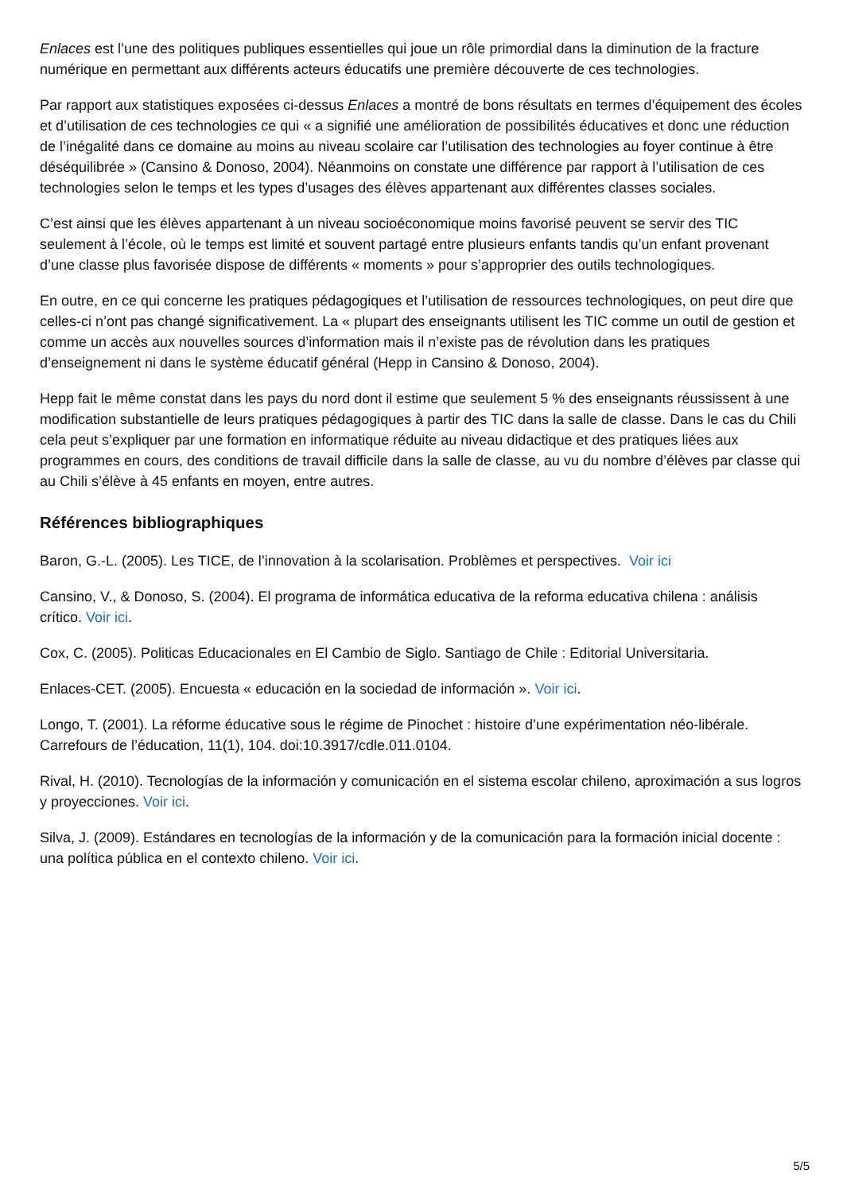Enlaces est l’une des politiques publiques essentielles qui joue un rôle primordial dans la diminution de la fracture numérique en permettant aux différents acteurs éducatifs une première découverte de ces technologies.
Par rapport aux statistiques exposées ci-dessus Enlaces a montré de bons résultats en termes d’équipement des écoles et d’utilisation de ces technologies ce qui « a signifié une amélioration de possibilités éducatives et donc une réduction de l’inégalité dans ce domaine au moins au niveau scolaire car l’utilisation des technologies au foyer continue à être déséquilibrée » (Cansino & Donoso, 2004). Néanmoins on constate une différence par rapport à l’utilisation de ces technologies selon le temps et les types d’usages des élèves appartenant aux différentes classes sociales.
C’est ainsi que les élèves appartenant à un niveau socioéconomique moins favorisé peuvent se servir des TIC seulement à l’école, où le temps est limité et souvent partagé entre plusieurs enfants tandis qu’un enfant provenant d’une classe plus favorisée dispose de différents « moments » pour s’approprier des outils technologiques.
En outre, en ce qui concerne les pratiques pédagogiques et l’utilisation de ressources technologiques, on peut dire que celles-ci n’ont pas changé significativement. La « plupart des enseignants utilisent les TIC comme un outil de gestion et comme un accès aux nouvelles sources d’information mais il n’existe pas de révolution dans les pratiques d’enseignement ni dans le système éducatif général (Hepp in Cansino & Donoso, 2004).
Hepp fait le même constat dans les pays du nord dont il estime que seulement 5 % des enseignants réussissent à une modification substantielle de leurs pratiques pédagogiques à partir des TIC dans la salle de classe. Dans le cas du Chili cela peut s’expliquer par une formation en informatique réduite au niveau didactique et des pratiques liées aux programmes en cours, des conditions de travail difficile dans la salle de classe, au vu du nombre d’élèves par classe qui au Chili s’élève à 45 enfants en moyen, entre autres.
Références bibliographiques
Baron, G.-L. (2005). Les TICE, de l’innovation à la scolarisation. Problèmes et perspectives. Voir ici
Cansino, V., & Donoso, S. (2004). El programa de informática educativa de la reforma educativa chilena : análisis crítico. Voir ici.
Cox, C. (2005). Politicas Educacionales en El Cambio de Siglo. Santiago de Chile : Editorial Universitaria.
Enlaces-CET. (2005). Encuesta « educación en la sociedad de información ». Voir ici.
Longo, T. (2001). La réforme éducative sous le régime de Pinochet : histoire d’une expérimentation néo-libérale. Carrefours de l’éducation, 11(1), 104. doi:10.3917/cdle.011.0104.
Rival, H. (2010). Tecnologías de la información y comunicación en el sistema escolar chileno, aproximación a sus logros y proyecciones. Voir ici.
Silva, J. (2009). Estándares en tecnologías de la información y de la comunicación para la formación inicial docente : una política pública en el contexto chileno. Voir ici.
5/5